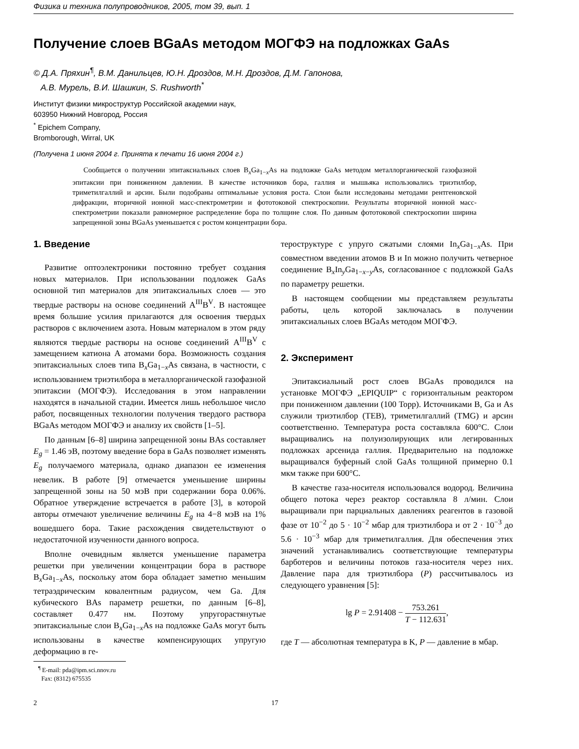Физика и техника полупроводников, 2005, том 39, вып. 1
Получение слоев BGaAs методом МОГФЭ на подложках GaAs
© Д.А. Пряхин<sup>¶</sup>, В.М. Данильцев, Ю.Н. Дроздов, М.Н. Дроздов, Д.М. Гапонова,
А.В. Мурель, В.И. Шашкин, S. Rushworth<sup>*</sup>
Институт физики микроструктур Российской академии наук,
603950 Нижний Новгород, Россия
<sup>*</sup> Epichem Company,
Bromborough, Wirral, UK
(Получена 1 июня 2004 г. Принята к печати 16 июня 2004 г.)
Сообщается о получении эпитаксиальных слоев B<sub>x</sub>Ga<sub>1−x</sub>As на подложке GaAs методом металлорганической газофазной эпитаксии при пониженном давлении. В качестве источников бора, галлия и мышьяка использовались триэтилбор, триметилгаллий и арсин. Были подобраны оптимальные условия роста. Слои были исследованы методами рентгеновской дифракции, вторичной ионной масс-спектрометрии и фототоковой спектроскопии. Результаты вторичной ионной масс-спектрометрии показали равномерное распределение бора по толщине слоя. По данным фототоковой спектроскопии ширина запрещенной зоны BGaAs уменьшается с ростом концентрации бора.
1. Введение
Развитие оптоэлектроники постоянно требует создания новых материалов. При использовании подложек GaAs основной тип материалов для эпитаксиальных слоев — это твердые растворы на основе соединений A<sup>III</sup>B<sup>V</sup>. В настоящее время большие усилия прилагаются для освоения твердых растворов с включением азота. Новым материалом в этом ряду являются твердые растворы на основе соединений A<sup>III</sup>B<sup>V</sup> с замещением катиона A атомами бора. Возможность создания эпитаксиальных слоев типа B<sub>x</sub>Ga<sub>1−x</sub>As связана, в частности, с использованием триэтилбора в металлорганической газофазной эпитаксии (МОГФЭ). Исследования в этом направлении находятся в начальной стадии. Имеется лишь небольшое число работ, посвященных технологии получения твердого раствора BGaAs методом МОГФЭ и анализу их свойств [1–5].
По данным [6–8] ширина запрещенной зоны BAs составляет E<sub>g</sub> = 1.46 эВ, поэтому введение бора в GaAs позволяет изменять E<sub>g</sub> получаемого материала, однако диапазон ее изменения невелик. В работе [9] отмечается уменьшение ширины запрещенной зоны на 50 мэВ при содержании бора 0.06%. Обратное утверждение встречается в работе [3], в которой авторы отмечают увеличение величины E<sub>g</sub> на 4−8 мэВ на 1% вошедшего бора. Такие расхождения свидетельствуют о недостаточной изученности данного вопроса.
Вполне очевидным является уменьшение параметра решетки при увеличении концентрации бора в растворе B<sub>x</sub>Ga<sub>1−x</sub>As, поскольку атом бора обладает заметно меньшим тетраэдрическим ковалентным радиусом, чем Ga. Для кубического BAs параметр решетки, по данным [6–8], составляет 0.477 нм. Поэтому упругорастянутые эпитаксиальные слои B<sub>x</sub>Ga<sub>1−x</sub>As на подложке GaAs могут быть использованы в качестве компенсирующих упругую деформацию в ге-
<sup>¶</sup> E-mail: pda@ipm.sci.nnov.ru
Fax: (8312) 675535
тероструктуре с упруго сжатыми слоями In<sub>x</sub>Ga<sub>1−x</sub>As. При совместном введении атомов B и In можно получить четверное соединение B<sub>x</sub>In<sub>y</sub>Ga<sub>1−x−y</sub>As, согласованное с подложкой GaAs по параметру решетки.
В настоящем сообщении мы представляем результаты работы, цель которой заключалась в получении эпитаксиальных слоев BGaAs методом МОГФЭ.
2. Эксперимент
Эпитаксиальный рост слоев BGaAs проводился на установке МОГФЭ „EPIQUIP“ с горизонтальным реактором при пониженном давлении (100 Торр). Источниками B, Ga и As служили триэтилбор (TEB), триметилгаллий (TMG) и арсин соответственно. Температура роста составляла 600°C. Слои выращивались на полуизолирующих или легированных подложках арсенида галлия. Предварительно на подложке выращивался буферный слой GaAs толщиной примерно 0.1 мкм также при 600°C.
В качестве газа-носителя использовался водород. Величина общего потока через реактор составляла 8 л/мин. Слои выращивали при парциальных давлениях реагентов в газовой фазе от 10<sup>−2</sup> до 5 · 10<sup>−2</sup> мбар для триэтилбора и от 2 · 10<sup>−3</sup> до 5.6 · 10<sup>−3</sup> мбар для триметилгаллия. Для обеспечения этих значений устанавливались соответствующие температуры барботеров и величины потоков газа-носителя через них. Давление пара для триэтилбора (P) рассчитывалось из следующего уравнения [5]:
lg P = 2.91408 − 753.261 T − 112.631,
где T — абсолютная температура в K, P — давление в мбар.
2 17